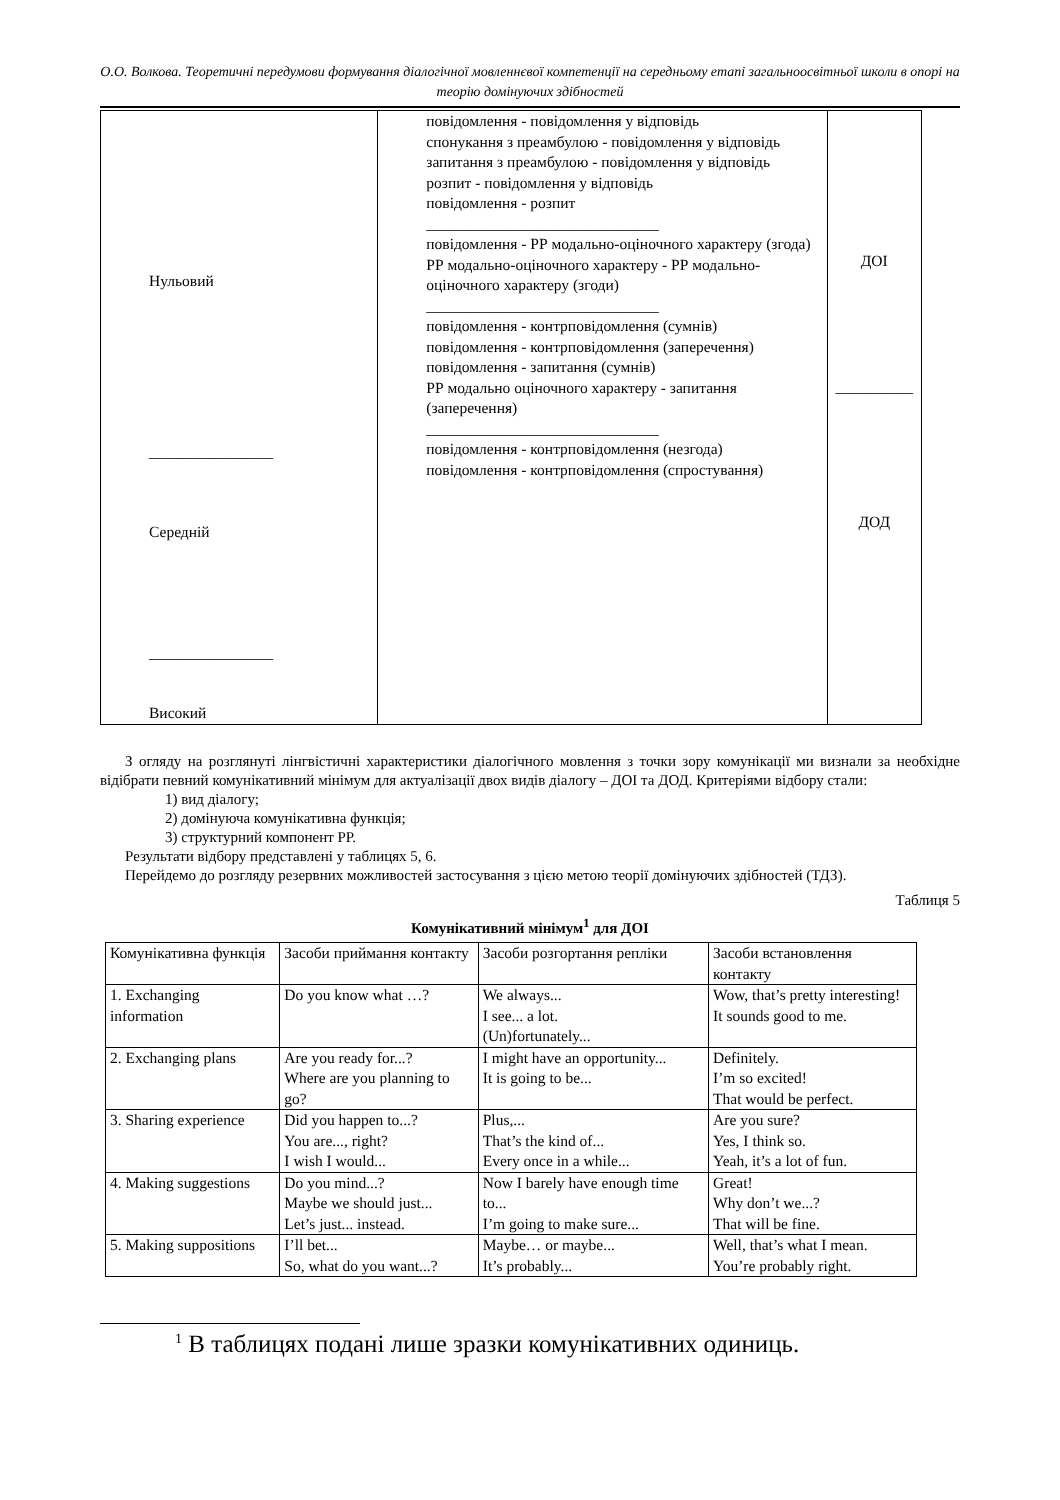О.О. Волкова. Теоретичні передумови формування діалогічної мовленнєвої компетенції на середньому етапі загальноосвітньої школи в опорі на теорію домінуючих здібностей
| Нульовий ________________ Середній ________________ Високий | повідомлення - повідомлення у відповідь спонукання з преамбулою - повідомлення у відповідь запитання з преамбулою - повідомлення у відповідь розпит - повідомлення у відповідь повідомлення - розпит ______________________________ повідомлення - РР модально-оціночного характеру (згода) РР модально-оціночного характеру - РР модально-оціночного характеру (згоди) ______________________________ повідомлення - контрповідомлення (сумнів) повідомлення - контрповідомлення (заперечення) повідомлення - запитання (сумнів) РР модально оціночного характеру - запитання (заперечення) ______________________________ повідомлення - контрповідомлення (незгода) повідомлення - контрповідомлення (спростування) | ДОІ __________ ДОД |
З огляду на розглянуті лінгвістичні характеристики діалогічного мовлення з точки зору комунікації ми визнали за необхідне відібрати певний комунікативний мінімум для актуалізації двох видів діалогу – ДОІ та ДОД. Критеріями відбору стали:
1) вид діалогу;
2) домінуюча комунікативна функція;
3) структурний компонент РР.
Результати відбору представлені у таблицях 5, 6.
Перейдемо до розгляду резервних можливостей застосування з цією метою теорії домінуючих здібностей (ТДЗ).
Таблиця 5
Комунікативний мінімум<sup>1</sup> для ДОІ
| Комунікативна функція | Засоби приймання контакту | Засоби розгортання репліки | Засоби встановлення контакту |
| 1. Exchanging information | Do you know what …? | We always... I see... a lot. (Un)fortunately... | Wow, that’s pretty interesting! It sounds good to me. |
| 2. Exchanging plans | Are you ready for...? Where are you planning to go? | I might have an opportunity... It is going to be... | Definitely. I’m so excited! That would be perfect. |
| 3. Sharing experience | Did you happen to...? You are..., right? I wish I would... | Plus,... That’s the kind of... Every once in a while... | Are you sure? Yes, I think so. Yeah, it’s a lot of fun. |
| 4. Making suggestions | Do you mind...? Maybe we should just... Let’s just... instead. | Now I barely have enough time to... I’m going to make sure... | Great! Why don’t we...? That will be fine. |
| 5. Making suppositions | I’ll bet... So, what do you want...? | Maybe… or maybe... It’s probably... | Well, that’s what I mean. You’re probably right. |
<sup>1</sup> В таблицях подані лише зразки комунікативних одиниць.